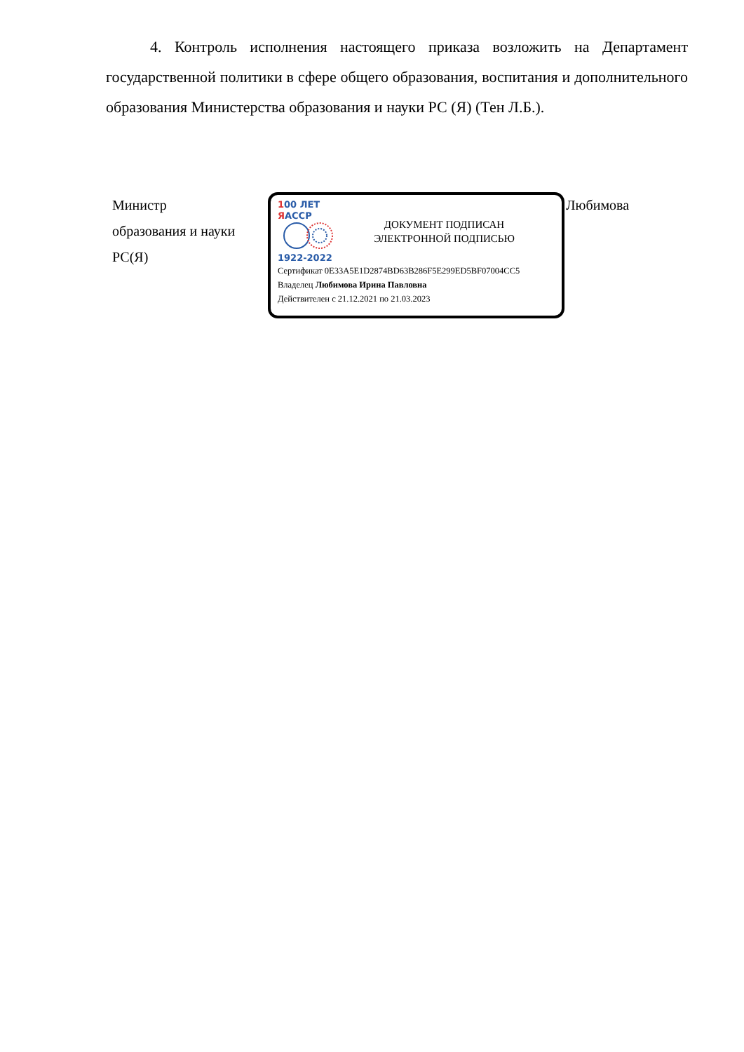4. Контроль исполнения настоящего приказа возложить на Департамент государственной политики в сфере общего образования, воспитания и дополнительного образования Министерства образования и науки РС (Я) (Тен Л.Б.).
Министр
образования и науки
РС(Я)
100 ЛЕТ
ЯАССР
1922-2022
ДОКУМЕНТ ПОДПИСАН
ЭЛЕКТРОННОЙ ПОДПИСЬЮ
Сертификат 0E33A5E1D2874BD63B286F5E299ED5BF07004CC5
Владелец Любимова Ирина Павловна
Действителен с 21.12.2021 по 21.03.2023
Любимова